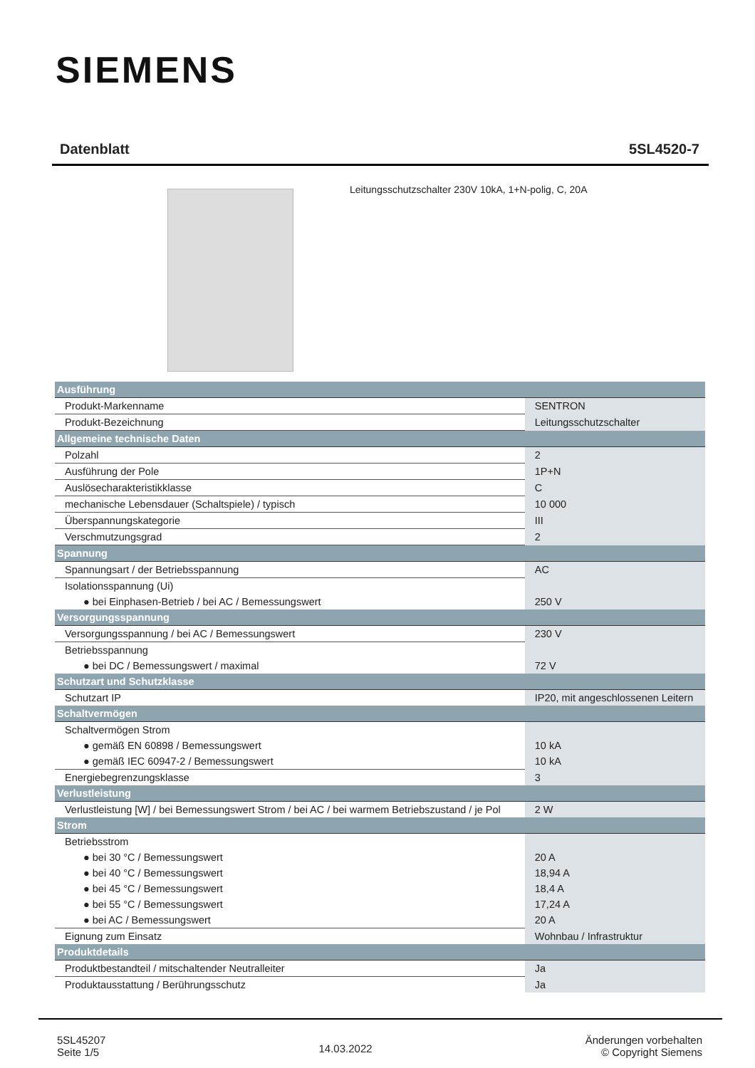SIEMENS
Datenblatt 5SL4520-7
Leitungsschutzschalter 230V 10kA, 1+N-polig, C, 20A
| Ausführung | |
| Produkt-Markenname | SENTRON |
| Produkt-Bezeichnung | Leitungsschutzschalter |
| Allgemeine technische Daten | |
| Polzahl | 2 |
| Ausführung der Pole | 1P+N |
| Auslösecharakteristikklasse | C |
| mechanische Lebensdauer (Schaltspiele) / typisch | 10 000 |
| Überspannungskategorie | III |
| Verschmutzungsgrad | 2 |
| Spannung | |
| Spannungsart / der Betriebsspannung | AC |
| Isolationsspannung (Ui) | |
| ● bei Einphasen-Betrieb / bei AC / Bemessungswert | 250 V |
| Versorgungsspannung | |
| Versorgungsspannung / bei AC / Bemessungswert | 230 V |
| Betriebsspannung | |
| ● bei DC / Bemessungswert / maximal | 72 V |
| Schutzart und Schutzklasse | |
| Schutzart IP | IP20, mit angeschlossenen Leitern |
| Schaltvermögen | |
| Schaltvermögen Strom | |
| ● gemäß EN 60898 / Bemessungswert | 10 kA |
| ● gemäß IEC 60947-2 / Bemessungswert | 10 kA |
| Energiebegrenzungsklasse | 3 |
| Verlustleistung | |
| Verlustleistung [W] / bei Bemessungswert Strom / bei AC / bei warmem Betriebszustand / je Pol | 2 W |
| Strom | |
| Betriebsstrom | |
| ● bei 30 °C / Bemessungswert | 20 A |
| ● bei 40 °C / Bemessungswert | 18,94 A |
| ● bei 45 °C / Bemessungswert | 18,4 A |
| ● bei 55 °C / Bemessungswert | 17,24 A |
| ● bei AC / Bemessungswert | 20 A |
| Eignung zum Einsatz | Wohnbau / Infrastruktur |
| Produktdetails | |
| Produktbestandteil / mitschaltender Neutralleiter | Ja |
| Produktausstattung / Berührungsschutz | Ja |
5SL45207
Seite 1/5
14.03.2022
Änderungen vorbehalten
© Copyright Siemens